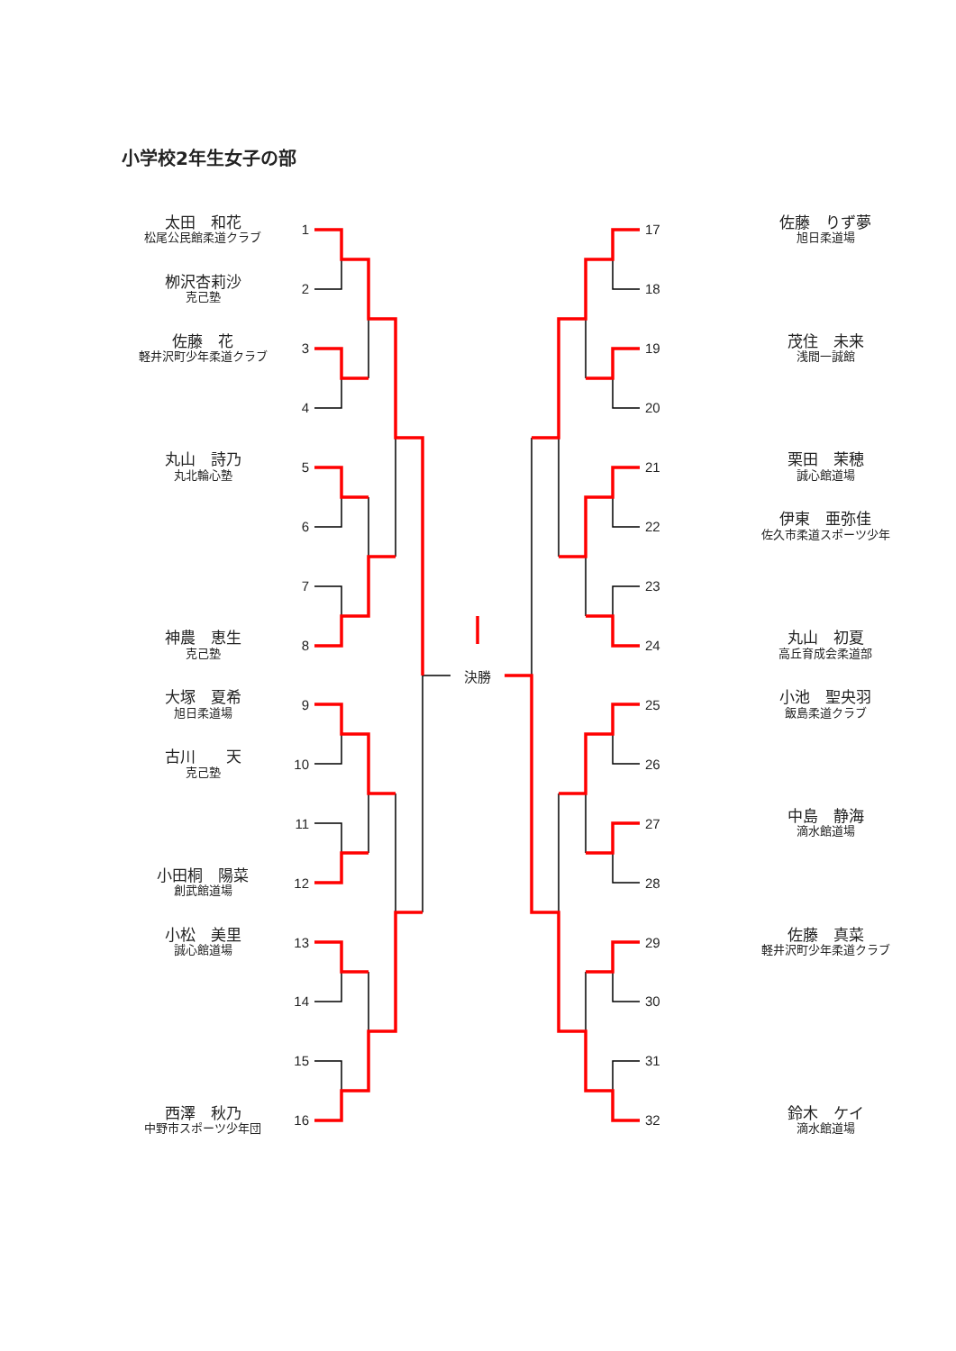小学校2年生女子の部
太田　和花
松尾公民館柔道クラブ
1
栁沢杏莉沙
克己塾
2
佐藤　花
軽井沢町少年柔道クラブ
3
4
丸山　詩乃
丸北輪心塾
5
6
7
神農　恵生
克己塾
8
大塚　夏希
旭日柔道場
9
古川　　天
克己塾
10
11
小田桐　陽菜
創武館道場
12
小松　美里
誠心館道場
13
14
15
西澤　秋乃
中野市スポーツ少年団
16
決勝
17
佐藤　りず夢
旭日柔道場
18
19
茂住　未来
浅間一誠館
20
21
栗田　茉穂
誠心館道場
22
伊東　亜弥佳
佐久市柔道スポーツ少年
23
24
丸山　初夏
高丘育成会柔道部
25
小池　聖央羽
飯島柔道クラブ
26
27
中島　静海
滴水館道場
28
29
佐藤　真菜
軽井沢町少年柔道クラブ
30
31
32
鈴木　ケイ
滴水館道場